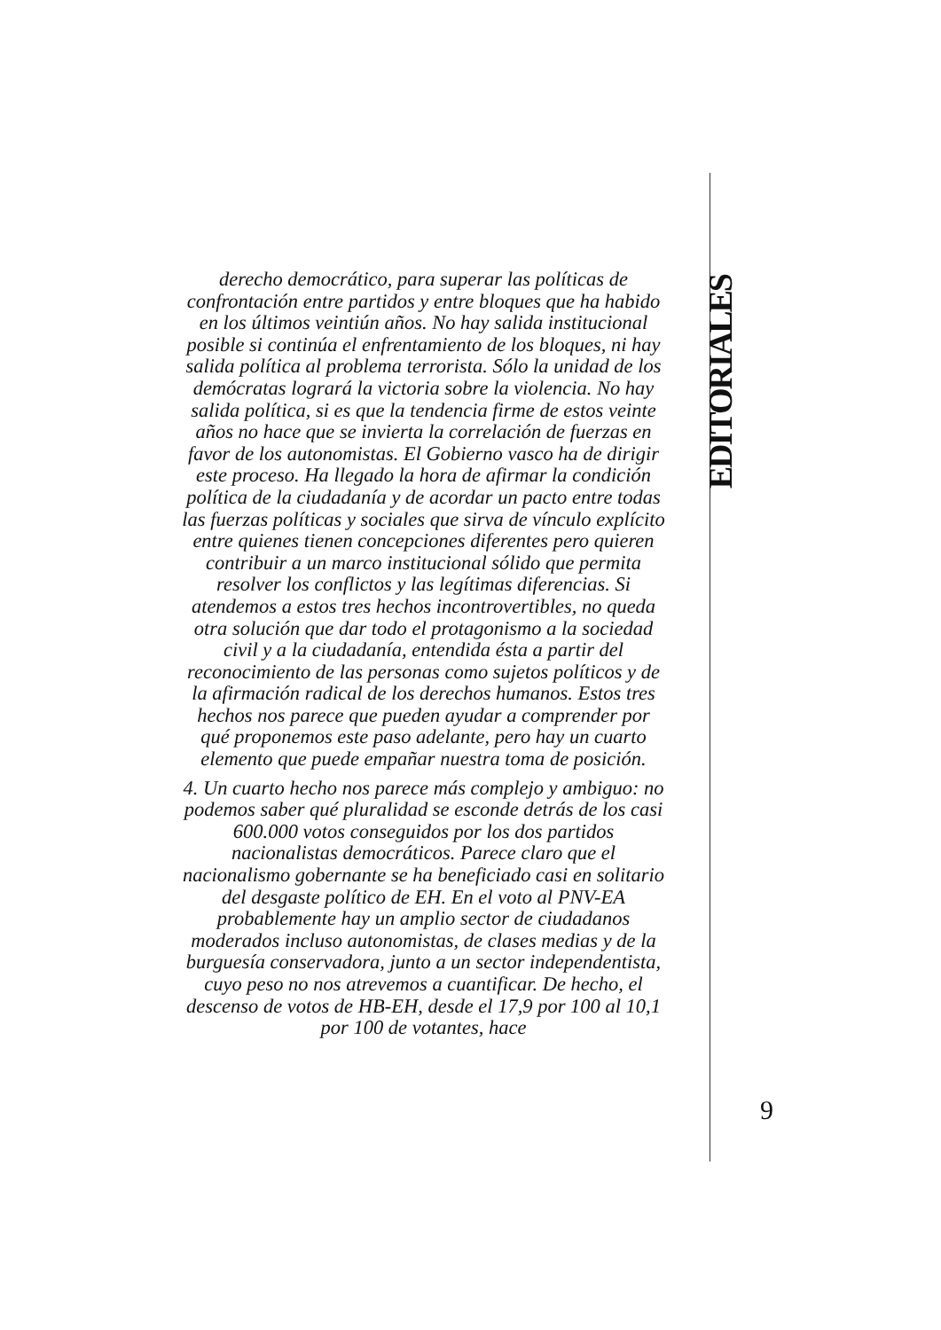EDITORIALES
derecho democrático, para superar las políticas de confrontación entre partidos y entre bloques que ha habido en los últimos veintiún años. No hay salida institucional posible si continúa el enfrentamiento de los bloques, ni hay salida política al problema terrorista. Sólo la unidad de los demócratas logrará la victoria sobre la violencia. No hay salida política, si es que la tendencia firme de estos veinte años no hace que se invierta la correlación de fuerzas en favor de los autonomistas. El Gobierno vasco ha de dirigir este proceso. Ha llegado la hora de afirmar la condición política de la ciudadanía y de acordar un pacto entre todas las fuerzas políticas y sociales que sirva de vínculo explícito entre quienes tienen concepciones diferentes pero quieren contribuir a un marco institucional sólido que permita resolver los conflictos y las legítimas diferencias. Si atendemos a estos tres hechos incontrovertibles, no queda otra solución que dar todo el protagonismo a la sociedad civil y a la ciudadanía, entendida ésta a partir del reconocimiento de las personas como sujetos políticos y de la afirmación radical de los derechos humanos. Estos tres hechos nos parece que pueden ayudar a comprender por qué proponemos este paso adelante, pero hay un cuarto elemento que puede empañar nuestra toma de posición.
4. Un cuarto hecho nos parece más complejo y ambiguo: no podemos saber qué pluralidad se esconde detrás de los casi 600.000 votos conseguidos por los dos partidos nacionalistas democráticos. Parece claro que el nacionalismo gobernante se ha beneficiado casi en solitario del desgaste político de EH. En el voto al PNV-EA probablemente hay un amplio sector de ciudadanos moderados incluso autonomistas, de clases medias y de la burguesía conservadora, junto a un sector independentista, cuyo peso no nos atrevemos a cuantificar. De hecho, el descenso de votos de HB-EH, desde el 17,9 por 100 al 10,1 por 100 de votantes, hace
9